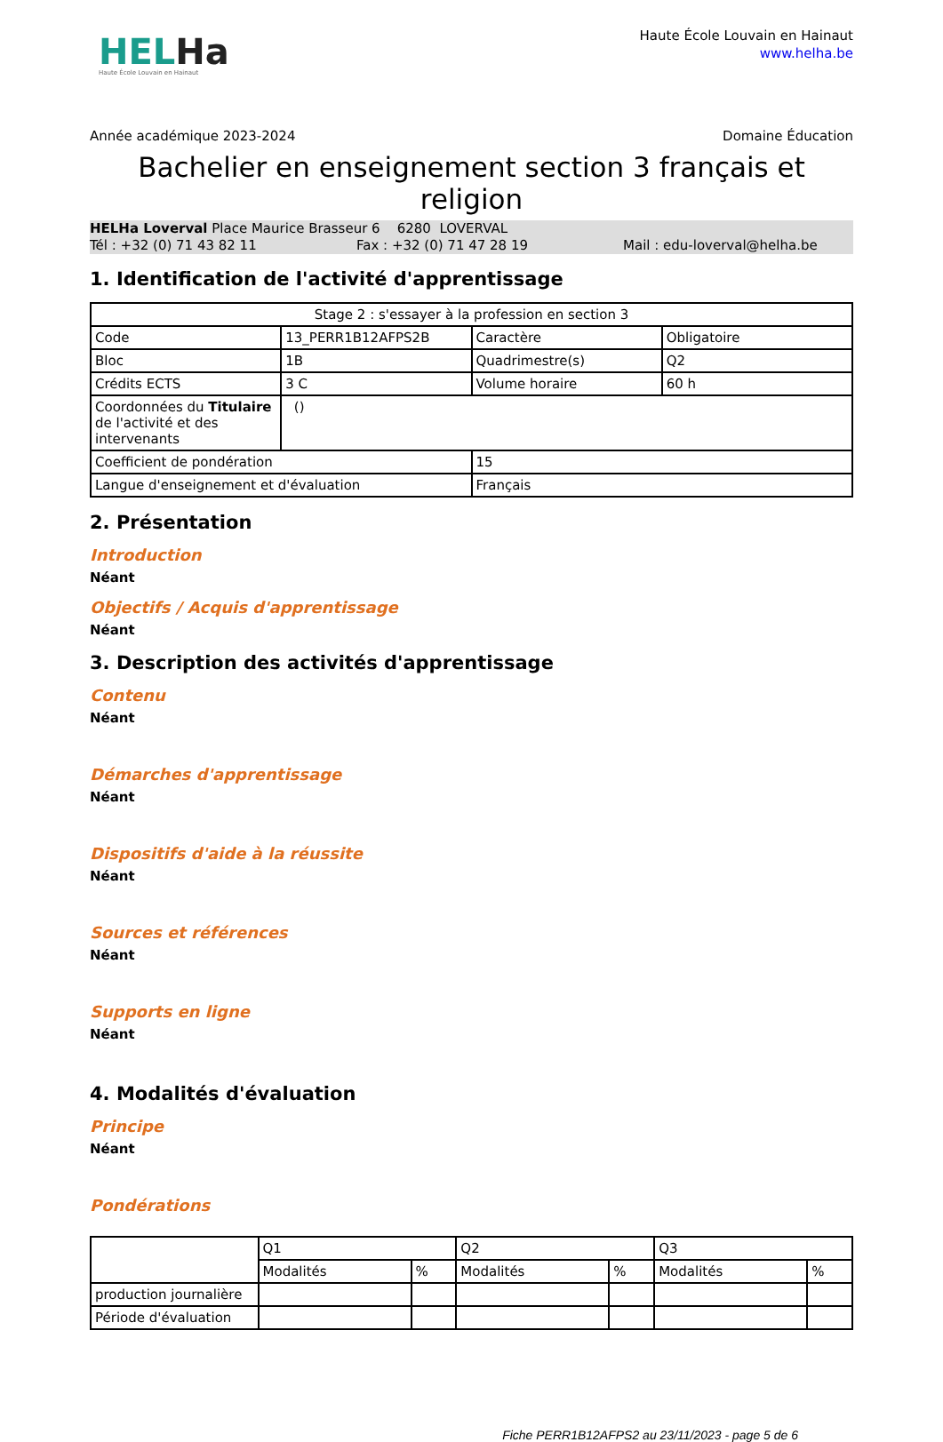HELHa
Haute École Louvain en Hainaut
Haute École Louvain en Hainaut
www.helha.be
Année académique 2023-2024 Domaine Éducation
Bachelier en enseignement section 3 français et religion
HELHa Loverval Place Maurice Brasseur 6 6280 LOVERVAL
Tél : +32 (0) 71 43 82 11 Fax : +32 (0) 71 47 28 19 Mail : edu-loverval@helha.be
1. Identification de l'activité d'apprentissage
| Stage 2 : s'essayer à la profession en section 3 | | | |
| Code | 13_PERR1B12AFPS2B | Caractère | Obligatoire |
| Bloc | 1B | Quadrimestre(s) | Q2 |
| Crédits ECTS | 3 C | Volume horaire | 60 h |
| Coordonnées du Titulaire de l'activité et des intervenants | () | | |
| Coefficient de pondération | | 15 | |
| Langue d'enseignement et d'évaluation | | Français | |
2. Présentation
Introduction
Néant
Objectifs / Acquis d'apprentissage
Néant
3. Description des activités d'apprentissage
Contenu
Néant
Démarches d'apprentissage
Néant
Dispositifs d'aide à la réussite
Néant
Sources et références
Néant
Supports en ligne
Néant
4. Modalités d'évaluation
Principe
Néant
Pondérations
| | Q1 | | Q2 | | Q3 | |
| | Modalités | % | Modalités | % | Modalités | % |
| production journalière | | | | | | |
| Période d'évaluation | | | | | | |
Fiche PERR1B12AFPS2 au 23/11/2023 - page 5 de 6